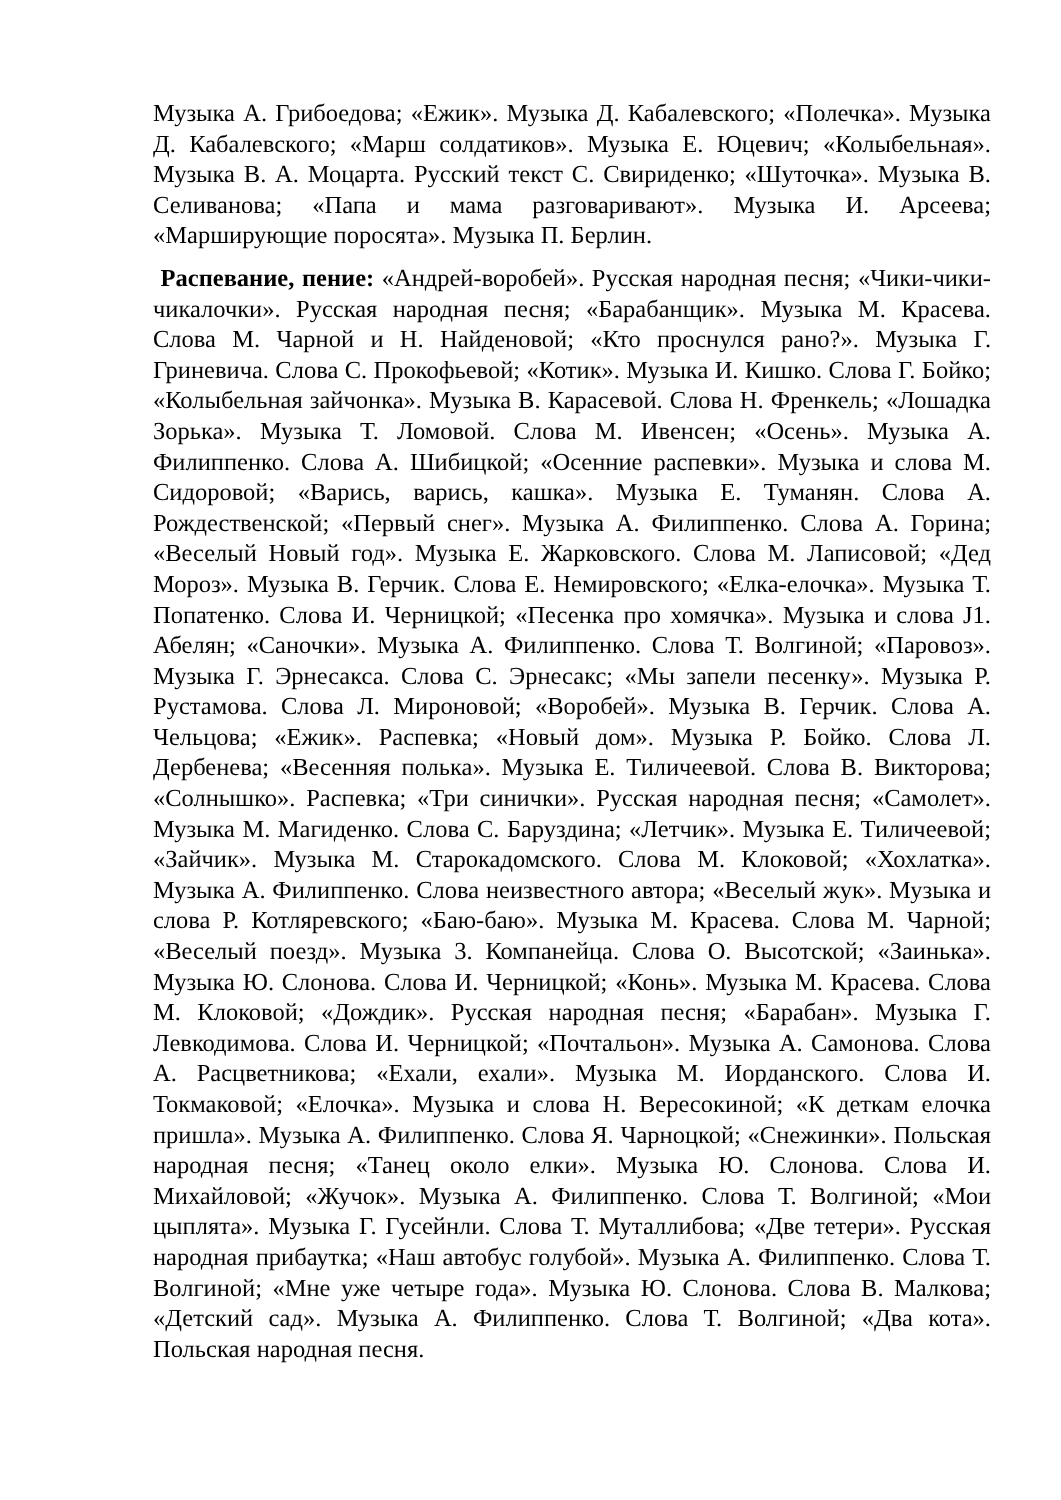Музыка А. Грибоедова; «Ежик». Музыка Д. Кабалевского; «Полечка». Музыка Д. Кабалевского; «Марш солдатиков». Музыка Е. Юцевич; «Колыбельная». Музыка В. А. Моцарта. Русский текст С. Свириденко; «Шуточка». Музыка В. Селиванова; «Папа и мама разговаривают». Музыка И. Арсеева; «Марширующие поросята». Музыка П. Берлин.
Распевание, пение: «Андрей-воробей». Русская народная песня; «Чики-чики-чикалочки». Русская народная песня; «Барабанщик». Музыка М. Красева. Слова М. Чарной и Н. Найденовой; «Кто проснулся рано?». Музыка Г. Гриневича. Слова С. Прокофьевой; «Котик». Музыка И. Кишко. Слова Г. Бойко; «Колыбельная зайчонка». Музыка В. Карасевой. Слова Н. Френкель; «Лошадка Зорька». Музыка Т. Ломовой. Слова М. Ивенсен; «Осень». Музыка А. Филиппенко. Слова А. Шибицкой; «Осенние распевки». Музыка и слова М. Сидоровой; «Варись, варись, кашка». Музыка Е. Туманян. Слова А. Рождественской; «Первый снег». Музыка А. Филиппенко. Слова А. Горина; «Веселый Новый год». Музыка Е. Жарковского. Слова М. Лаписовой; «Дед Мороз». Музыка В. Герчик. Слова Е. Немировского; «Елка-елочка». Музыка Т. Попатенко. Слова И. Черницкой; «Песенка про хомячка». Музыка и слова J1. Абелян; «Саночки». Музыка А. Филиппенко. Слова Т. Волгиной; «Паровоз». Музыка Г. Эрнесакса. Слова С. Эрнесакс; «Мы запели песенку». Музыка Р. Рустамова. Слова Л. Мироновой; «Воробей». Музыка В. Герчик. Слова А. Чельцова; «Ежик». Распевка; «Новый дом». Музыка Р. Бойко. Слова Л. Дербенева; «Весенняя полька». Музыка Е. Тиличеевой. Слова В. Викторова; «Солнышко». Распевка; «Три синички». Русская народная песня; «Самолет». Музыка М. Магиденко. Слова С. Баруздина; «Летчик». Музыка Е. Тиличеевой; «Зайчик». Музыка М. Старокадомского. Слова М. Клоковой; «Хохлатка». Музыка А. Филиппенко. Слова неизвестного автора; «Веселый жук». Музыка и слова Р. Котляревского; «Баю-баю». Музыка М. Красева. Слова М. Чарной; «Веселый поезд». Музыка 3. Компанейца. Слова О. Высотской; «Заинька». Музыка Ю. Слонова. Слова И. Черницкой; «Конь». Музыка М. Красева. Слова М. Клоковой; «Дождик». Русская народная песня; «Барабан». Музыка Г. Левкодимова. Слова И. Черницкой; «Почтальон». Музыка А. Самонова. Слова А. Расцветникова; «Ехали, ехали». Музыка М. Иорданского. Слова И. Токмаковой; «Елочка». Музыка и слова Н. Вересокиной; «К деткам елочка пришла». Музыка А. Филиппенко. Слова Я. Чарноцкой; «Снежинки». Польская народная песня; «Танец около елки». Музыка Ю. Слонова. Слова И. Михайловой; «Жучок». Музыка А. Филиппенко. Слова Т. Волгиной; «Мои цыплята». Музыка Г. Гусейнли. Слова Т. Муталлибова; «Две тетери». Русская народная прибаутка; «Наш автобус голубой». Музыка А. Филиппенко. Слова Т. Волгиной; «Мне уже четыре года». Музыка Ю. Слонова. Слова В. Малкова; «Детский сад». Музыка А. Филиппенко. Слова Т. Волгиной; «Два кота». Польская народная песня.